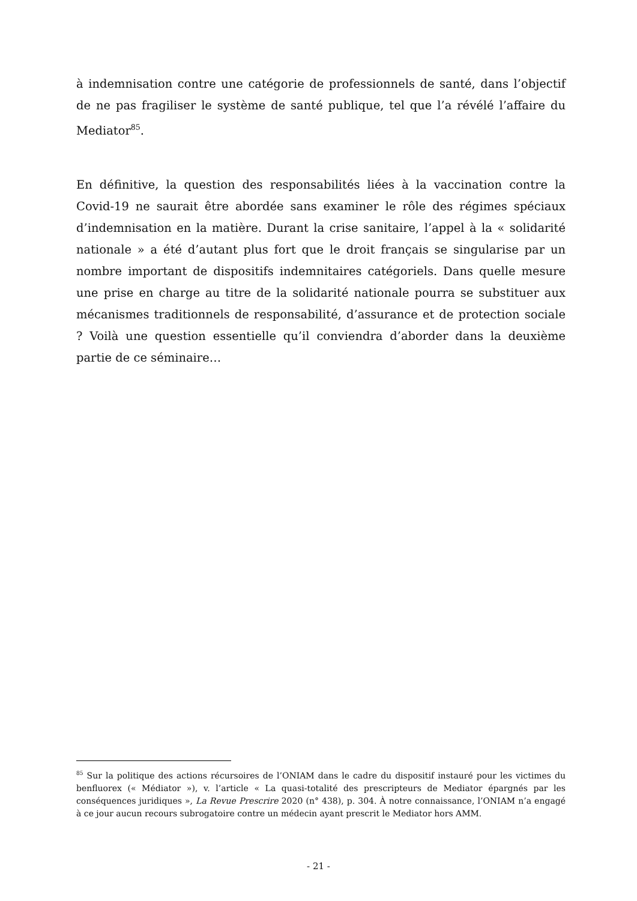à indemnisation contre une catégorie de professionnels de santé, dans l’objectif de ne pas fragiliser le système de santé publique, tel que l’a révélé l’affaire du Mediator<sup>85</sup>.
En définitive, la question des responsabilités liées à la vaccination contre la Covid-19 ne saurait être abordée sans examiner le rôle des régimes spéciaux d’indemnisation en la matière. Durant la crise sanitaire, l’appel à la « solidarité nationale » a été d’autant plus fort que le droit français se singularise par un nombre important de dispositifs indemnitaires catégoriels. Dans quelle mesure une prise en charge au titre de la solidarité nationale pourra se substituer aux mécanismes traditionnels de responsabilité, d’assurance et de protection sociale ? Voilà une question essentielle qu’il conviendra d’aborder dans la deuxième partie de ce séminaire…
<sup>85</sup> Sur la politique des actions récursoires de l’ONIAM dans le cadre du dispositif instauré pour les victimes du benfluorex (« Médiator »), v. l’article « La quasi-totalité des prescripteurs de Mediator épargnés par les conséquences juridiques », La Revue Prescrire 2020 (n° 438), p. 304. À notre connaissance, l’ONIAM n’a engagé à ce jour aucun recours subrogatoire contre un médecin ayant prescrit le Mediator hors AMM.
- 21 -